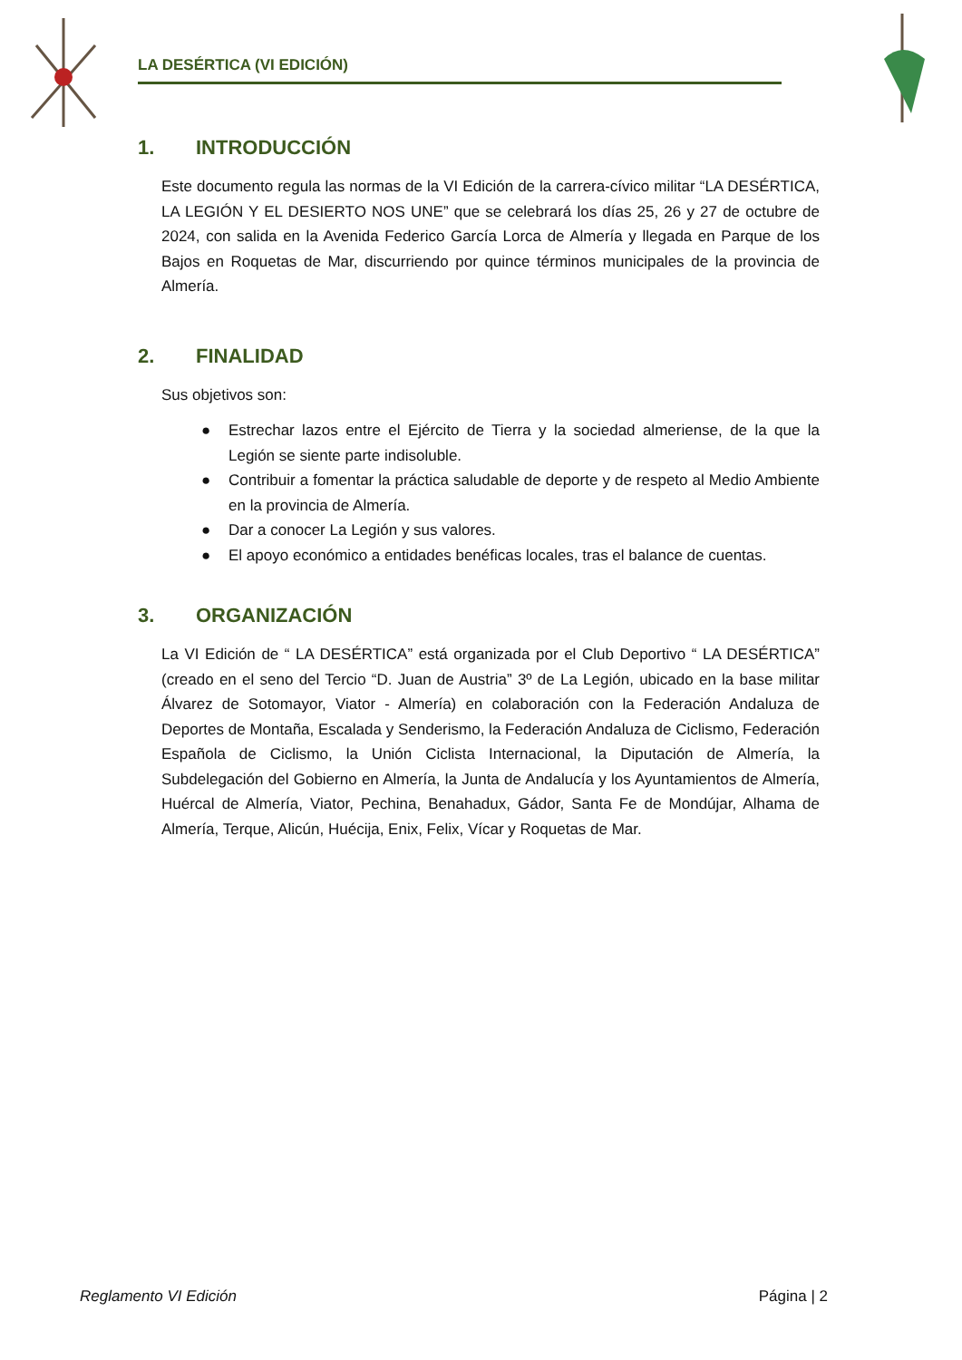LA DESÉRTICA (VI EDICIÓN)
1. INTRODUCCIÓN
Este documento regula las normas de la VI Edición de la carrera-cívico militar “LA DESÉRTICA, LA LEGIÓN Y EL DESIERTO NOS UNE” que se celebrará los días 25, 26 y 27 de octubre de 2024, con salida en la Avenida Federico García Lorca de Almería y llegada en Parque de los Bajos en Roquetas de Mar, discurriendo por quince términos municipales de la provincia de Almería.
2. FINALIDAD
Sus objetivos son:
● Estrechar lazos entre el Ejército de Tierra y la sociedad almeriense, de la que la Legión se siente parte indisoluble.
● Contribuir a fomentar la práctica saludable de deporte y de respeto al Medio Ambiente en la provincia de Almería.
● Dar a conocer La Legión y sus valores.
● El apoyo económico a entidades benéficas locales, tras el balance de cuentas.
3. ORGANIZACIÓN
La VI Edición de “ LA DESÉRTICA” está organizada por el Club Deportivo “ LA DESÉRTICA” (creado en el seno del Tercio “D. Juan de Austria” 3º de La Legión, ubicado en la base militar Álvarez de Sotomayor, Viator - Almería) en colaboración con la Federación Andaluza de Deportes de Montaña, Escalada y Senderismo, la Federación Andaluza de Ciclismo, Federación Española de Ciclismo, la Unión Ciclista Internacional, la Diputación de Almería, la Subdelegación del Gobierno en Almería, la Junta de Andalucía y los Ayuntamientos de Almería, Huércal de Almería, Viator, Pechina, Benahadux, Gádor, Santa Fe de Mondújar, Alhama de Almería, Terque, Alicún, Huécija, Enix, Felix, Vícar y Roquetas de Mar.
Reglamento VI Edición Página | 2